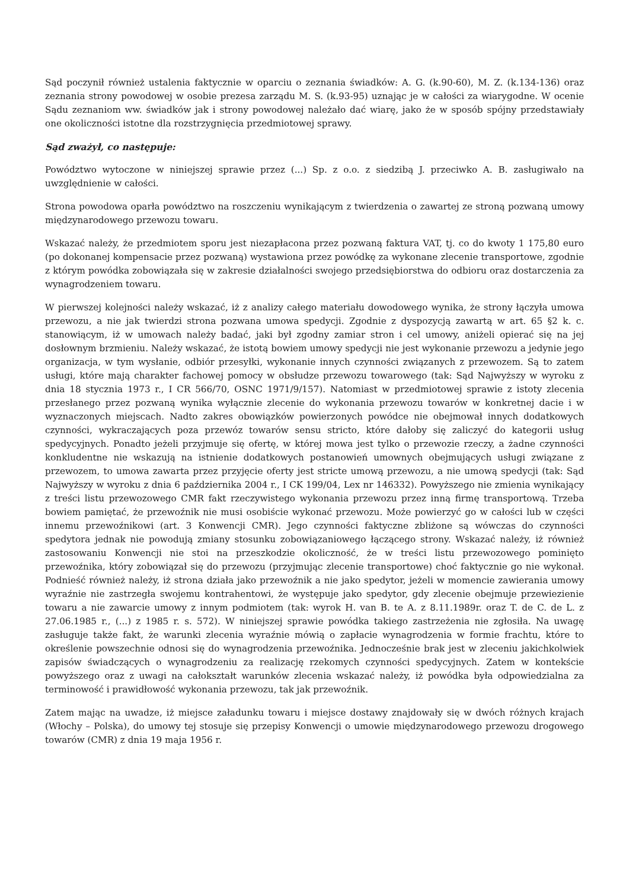Sąd poczynił również ustalenia faktycznie w oparciu o zeznania świadków: A. G. (k.90-60), M. Z. (k.134-136) oraz zeznania strony powodowej w osobie prezesa zarządu M. S. (k.93-95) uznając je w całości za wiarygodne. W ocenie Sądu zeznaniom ww. świadków jak i strony powodowej należało dać wiarę, jako że w sposób spójny przedstawiały one okoliczności istotne dla rozstrzygnięcia przedmiotowej sprawy.
Sąd zważył, co następuje:
Powództwo wytoczone w niniejszej sprawie przez (...) Sp. z o.o. z siedzibą J. przeciwko A. B. zasługiwało na uwzględnienie w całości.
Strona powodowa oparła powództwo na roszczeniu wynikającym z twierdzenia o zawartej ze stroną pozwaną umowy międzynarodowego przewozu towaru.
Wskazać należy, że przedmiotem sporu jest niezapłacona przez pozwaną faktura VAT, tj. co do kwoty 1 175,80 euro (po dokonanej kompensacie przez pozwaną) wystawiona przez powódkę za wykonane zlecenie transportowe, zgodnie z którym powódka zobowiązała się w zakresie działalności swojego przedsiębiorstwa do odbioru oraz dostarczenia za wynagrodzeniem towaru.
W pierwszej kolejności należy wskazać, iż z analizy całego materiału dowodowego wynika, że strony łączyła umowa przewozu, a nie jak twierdzi strona pozwana umowa spedycji. Zgodnie z dyspozycją zawartą w art. 65 §2 k. c. stanowiącym, iż w umowach należy badać, jaki był zgodny zamiar stron i cel umowy, aniżeli opierać się na jej dosłownym brzmieniu. Należy wskazać, że istotą bowiem umowy spedycji nie jest wykonanie przewozu a jedynie jego organizacja, w tym wysłanie, odbiór przesyłki, wykonanie innych czynności związanych z przewozem. Są to zatem usługi, które mają charakter fachowej pomocy w obsłudze przewozu towarowego (tak: Sąd Najwyższy w wyroku z dnia 18 stycznia 1973 r., I CR 566/70, OSNC 1971/9/157). Natomiast w przedmiotowej sprawie z istoty zlecenia przesłanego przez pozwaną wynika wyłącznie zlecenie do wykonania przewozu towarów w konkretnej dacie i w wyznaczonych miejscach. Nadto zakres obowiązków powierzonych powódce nie obejmował innych dodatkowych czynności, wykraczających poza przewóz towarów sensu stricto, które dałoby się zaliczyć do kategorii usług spedycyjnych. Ponadto jeżeli przyjmuje się ofertę, w której mowa jest tylko o przewozie rzeczy, a żadne czynności konkludentne nie wskazują na istnienie dodatkowych postanowień umownych obejmujących usługi związane z przewozem, to umowa zawarta przez przyjęcie oferty jest stricte umową przewozu, a nie umową spedycji (tak: Sąd Najwyższy w wyroku z dnia 6 października 2004 r., I CK 199/04, Lex nr 146332). Powyższego nie zmienia wynikający z treści listu przewozowego CMR fakt rzeczywistego wykonania przewozu przez inną firmę transportową. Trzeba bowiem pamiętać, że przewoźnik nie musi osobiście wykonać przewozu. Może powierzyć go w całości lub w części innemu przewoźnikowi (art. 3 Konwencji CMR). Jego czynności faktyczne zbliżone są wówczas do czynności spedytora jednak nie powodują zmiany stosunku zobowiązaniowego łączącego strony. Wskazać należy, iż również zastosowaniu Konwencji nie stoi na przeszkodzie okoliczność, że w treści listu przewozowego pominięto przewoźnika, który zobowiązał się do przewozu (przyjmując zlecenie transportowe) choć faktycznie go nie wykonał. Podnieść również należy, iż strona działa jako przewoźnik a nie jako spedytor, jeżeli w momencie zawierania umowy wyraźnie nie zastrzegła swojemu kontrahentowi, że występuje jako spedytor, gdy zlecenie obejmuje przewiezienie towaru a nie zawarcie umowy z innym podmiotem (tak: wyrok H. van B. te A. z 8.11.1989r. oraz T. de C. de L. z 27.06.1985 r., (...) z 1985 r. s. 572). W niniejszej sprawie powódka takiego zastrzeżenia nie zgłosiła. Na uwagę zasługuje także fakt, że warunki zlecenia wyraźnie mówią o zapłacie wynagrodzenia w formie frachtu, które to określenie powszechnie odnosi się do wynagrodzenia przewoźnika. Jednocześnie brak jest w zleceniu jakichkolwiek zapisów świadczących o wynagrodzeniu za realizację rzekomych czynności spedycyjnych. Zatem w kontekście powyższego oraz z uwagi na całokształt warunków zlecenia wskazać należy, iż powódka była odpowiedzialna za terminowość i prawidłowość wykonania przewozu, tak jak przewoźnik.
Zatem mając na uwadze, iż miejsce załadunku towaru i miejsce dostawy znajdowały się w dwóch różnych krajach (Włochy – Polska), do umowy tej stosuje się przepisy Konwencji o umowie międzynarodowego przewozu drogowego towarów (CMR) z dnia 19 maja 1956 r.